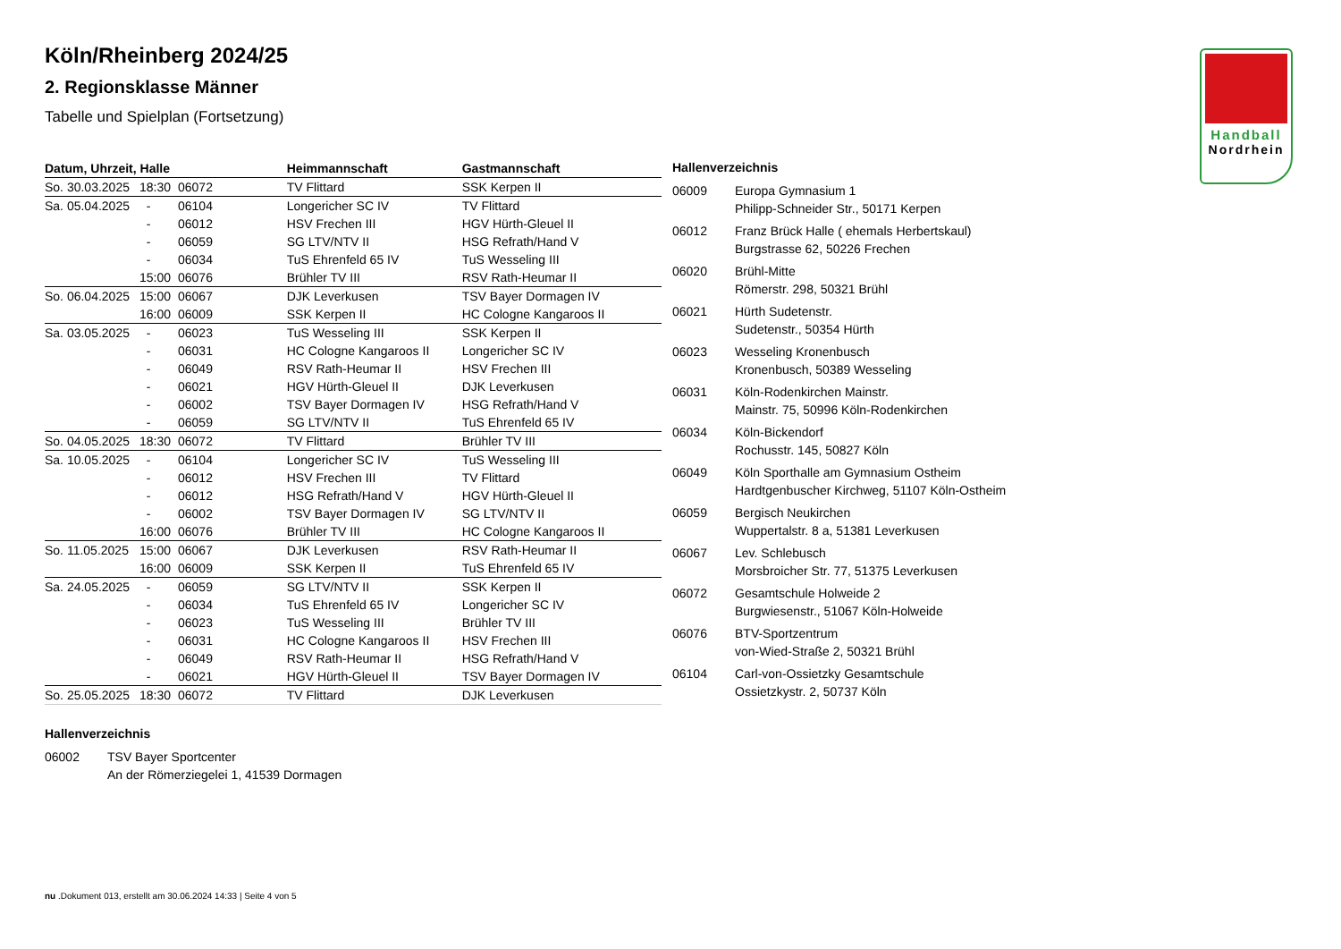Handball
Nordrhein
Köln/Rheinberg 2024/25
2. Regionsklasse Männer
Tabelle und Spielplan (Fortsetzung)
| Datum, Uhrzeit, Halle | | | Heimmannschaft | Gastmannschaft |
| --- | --- | --- | --- | --- |
| So. 30.03.2025 | 18:30 | 06072 | TV Flittard | SSK Kerpen II |
| Sa. 05.04.2025 | - | 06104 | Longericher SC IV | TV Flittard |
| | - | 06012 | HSV Frechen III | HGV Hürth-Gleuel II |
| | - | 06059 | SG LTV/NTV II | HSG Refrath/Hand V |
| | - | 06034 | TuS Ehrenfeld 65 IV | TuS Wesseling III |
| | 15:00 | 06076 | Brühler TV III | RSV Rath-Heumar II |
| So. 06.04.2025 | 15:00 | 06067 | DJK Leverkusen | TSV Bayer Dormagen IV |
| | 16:00 | 06009 | SSK Kerpen II | HC Cologne Kangaroos II |
| Sa. 03.05.2025 | - | 06023 | TuS Wesseling III | SSK Kerpen II |
| | - | 06031 | HC Cologne Kangaroos II | Longericher SC IV |
| | - | 06049 | RSV Rath-Heumar II | HSV Frechen III |
| | - | 06021 | HGV Hürth-Gleuel II | DJK Leverkusen |
| | - | 06002 | TSV Bayer Dormagen IV | HSG Refrath/Hand V |
| | - | 06059 | SG LTV/NTV II | TuS Ehrenfeld 65 IV |
| So. 04.05.2025 | 18:30 | 06072 | TV Flittard | Brühler TV III |
| Sa. 10.05.2025 | - | 06104 | Longericher SC IV | TuS Wesseling III |
| | - | 06012 | HSV Frechen III | TV Flittard |
| | - | 06012 | HSG Refrath/Hand V | HGV Hürth-Gleuel II |
| | - | 06002 | TSV Bayer Dormagen IV | SG LTV/NTV II |
| | 16:00 | 06076 | Brühler TV III | HC Cologne Kangaroos II |
| So. 11.05.2025 | 15:00 | 06067 | DJK Leverkusen | RSV Rath-Heumar II |
| | 16:00 | 06009 | SSK Kerpen II | TuS Ehrenfeld 65 IV |
| Sa. 24.05.2025 | - | 06059 | SG LTV/NTV II | SSK Kerpen II |
| | - | 06034 | TuS Ehrenfeld 65 IV | Longericher SC IV |
| | - | 06023 | TuS Wesseling III | Brühler TV III |
| | - | 06031 | HC Cologne Kangaroos II | HSV Frechen III |
| | - | 06049 | RSV Rath-Heumar II | HSG Refrath/Hand V |
| | - | 06021 | HGV Hürth-Gleuel II | TSV Bayer Dormagen IV |
| So. 25.05.2025 | 18:30 | 06072 | TV Flittard | DJK Leverkusen |
| Hallenverzeichnis | |
| --- | --- |
| 06009 | Europa Gymnasium 1 Philipp-Schneider Str., 50171 Kerpen |
| 06012 | Franz Brück Halle ( ehemals Herbertskaul) Burgstrasse 62, 50226 Frechen |
| 06020 | Brühl-Mitte Römerstr. 298, 50321 Brühl |
| 06021 | Hürth Sudetenstr. Sudetenstr., 50354 Hürth |
| 06023 | Wesseling Kronenbusch Kronenbusch, 50389 Wesseling |
| 06031 | Köln-Rodenkirchen Mainstr. Mainstr. 75, 50996 Köln-Rodenkirchen |
| 06034 | Köln-Bickendorf Rochusstr. 145, 50827 Köln |
| 06049 | Köln Sporthalle am Gymnasium Ostheim Hardtgenbuscher Kirchweg, 51107 Köln-Ostheim |
| 06059 | Bergisch Neukirchen Wuppertalstr. 8 a, 51381 Leverkusen |
| 06067 | Lev. Schlebusch Morsbroicher Str. 77, 51375 Leverkusen |
| 06072 | Gesamtschule Holweide 2 Burgwiesenstr., 51067 Köln-Holweide |
| 06076 | BTV-Sportzentrum von-Wied-Straße 2, 50321 Brühl |
| 06104 | Carl-von-Ossietzky Gesamtschule Ossietzkystr. 2, 50737 Köln |
| Hallenverzeichnis | |
| --- | --- |
| 06002 | TSV Bayer Sportcenter An der Römerziegelei 1, 41539 Dormagen |
nu .Dokument 013, erstellt am 30.06.2024 14:33 | Seite 4 von 5